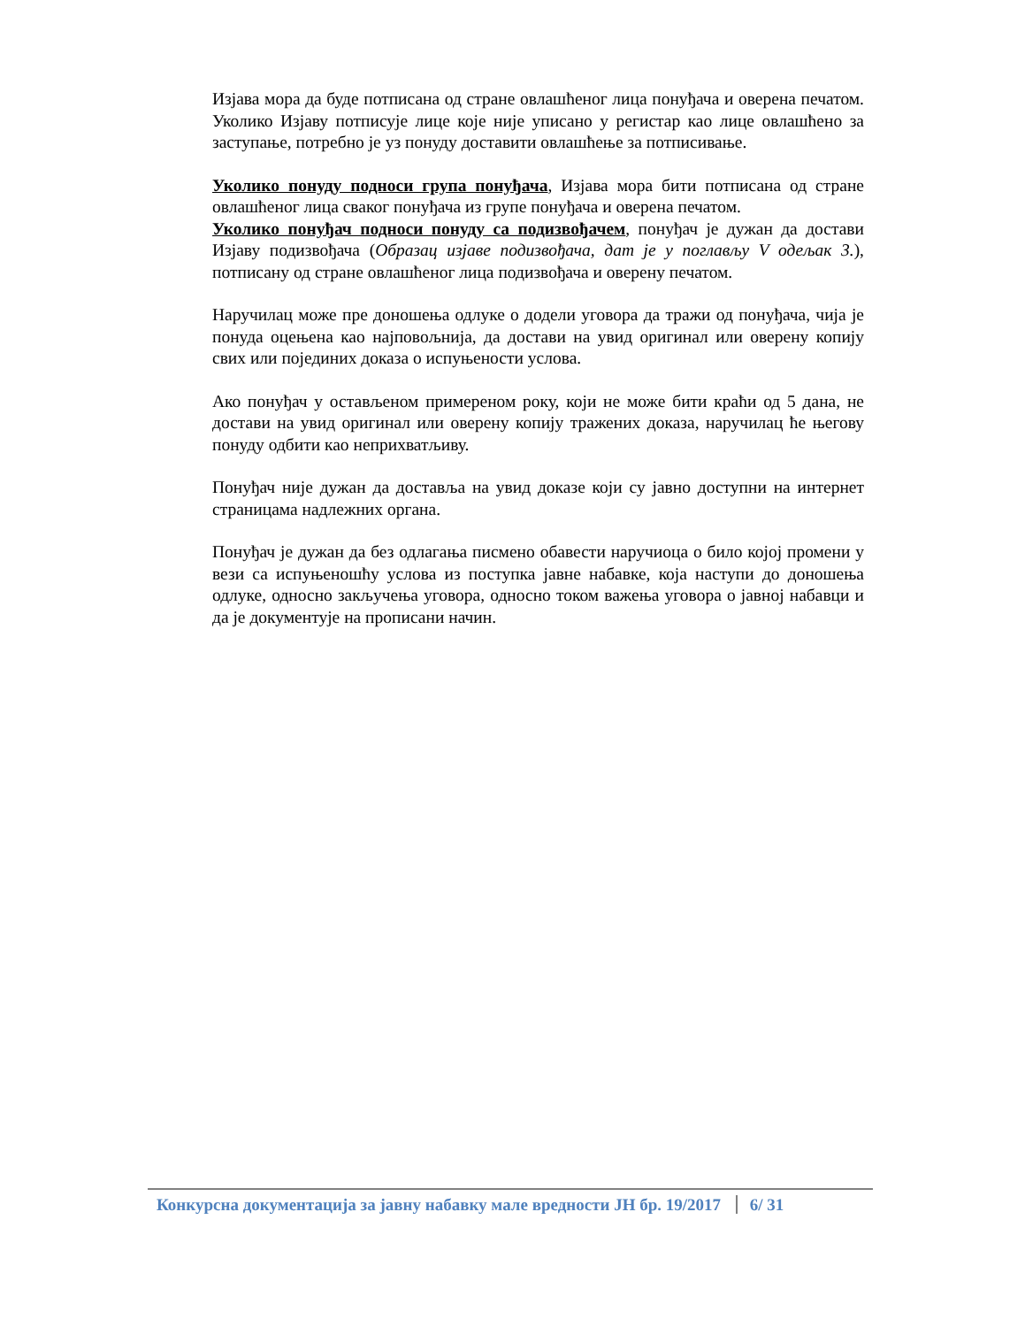Изјава мора да буде потписана од стране овлашћеног лица понуђача и оверена печатом. Уколико Изјаву потписује лице које није уписано у регистар као лице овлашћено за заступање, потребно је уз понуду доставити овлашћење за потписивање.
Уколико понуду подноси група понуђача, Изјава мора бити потписана од стране овлашћеног лица сваког понуђача из групе понуђача и оверена печатом.
Уколико понуђач подноси понуду са подизвођачем, понуђач је дужан да достави Изјаву подизвођача (Образац изјаве подизвођача, дат је у поглављу V одељак 3.), потписану од стране овлашћеног лица подизвођача и оверену печатом.
Наручилац може пре доношења одлуке о додели уговора да тражи од понуђача, чија је понуда оцењена као најповољнија, да достави на увид оригинал или оверену копију свих или појединих доказа о испуњености услова.
Ако понуђач у остављеном примереном року, који не може бити краћи од 5 дана, не достави на увид оригинал или оверену копију тражених доказа, наручилац ће његову понуду одбити као неприхватљиву.
Понуђач није дужан да доставља на увид доказе који су јавно доступни на интернет страницама надлежних органа.
Понуђач је дужан да без одлагања писмено обавести наручиоца о било којој промени у вези са испуњеношћу услова из поступка јавне набавке, која наступи до доношења одлуке, односно закључења уговора, односно током важења уговора о јавној набавци и да је документује на прописани начин.
Конкурсна документација за јавну набавку мале вредности ЈН бр. 19/2017 6/ 31